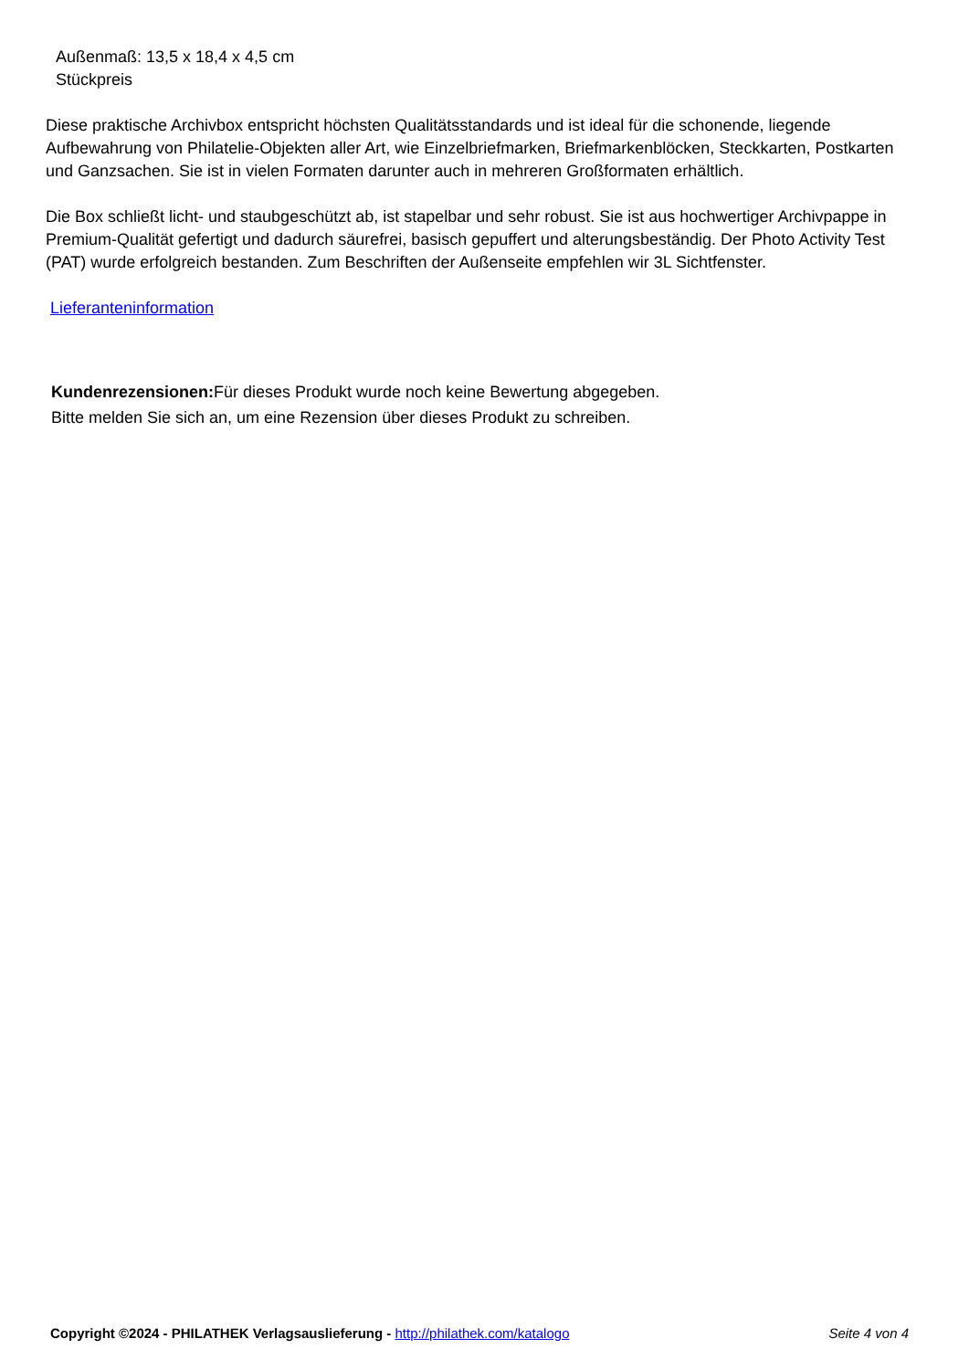Außenmaß: 13,5 x 18,4 x 4,5 cm
Stückpreis
Diese praktische Archivbox entspricht höchsten Qualitätsstandards und ist ideal für die schonende, liegende Aufbewahrung von Philatelie-Objekten aller Art, wie Einzelbriefmarken, Briefmarkenblöcken, Steckkarten, Postkarten und Ganzsachen. Sie ist in vielen Formaten darunter auch in mehreren Großformaten erhältlich.
Die Box schließt licht- und staubgeschützt ab, ist stapelbar und sehr robust. Sie ist aus hochwertiger Archivpappe in Premium-Qualität gefertigt und dadurch säurefrei, basisch gepuffert und alterungsbeständig. Der Photo Activity Test (PAT) wurde erfolgreich bestanden. Zum Beschriften der Außenseite empfehlen wir 3L Sichtfenster.
Lieferanteninformation
Kundenrezensionen: Für dieses Produkt wurde noch keine Bewertung abgegeben.
Bitte melden Sie sich an, um eine Rezension über dieses Produkt zu schreiben.
Copyright ©2024 - PHILATHEK Verlagsauslieferung - http://philathek.com/katalogo Seite 4 von 4